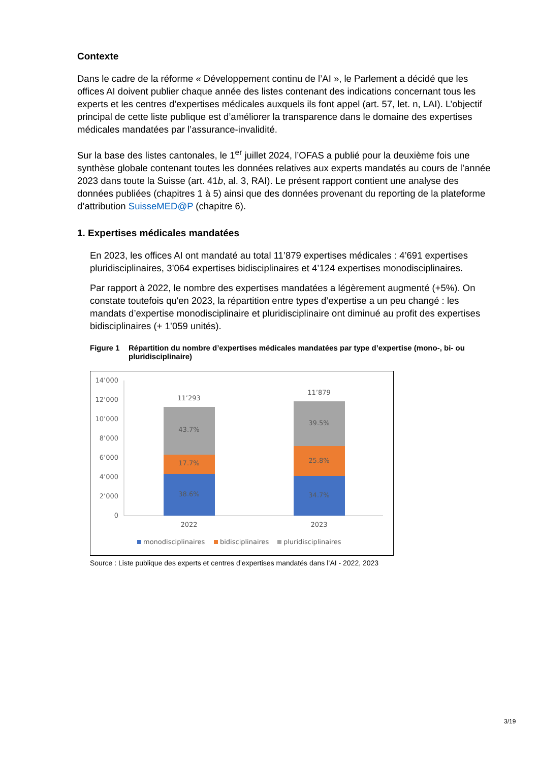Contexte
Dans le cadre de la réforme « Développement continu de l’AI », le Parlement a décidé que les offices AI doivent publier chaque année des listes contenant des indications concernant tous les experts et les centres d’expertises médicales auxquels ils font appel (art. 57, let. n, LAI). L’objectif principal de cette liste publique est d’améliorer la transparence dans le domaine des expertises médicales mandatées par l’assurance-invalidité.
Sur la base des listes cantonales, le 1<sup>er</sup> juillet 2024, l’OFAS a publié pour la deuxième fois une synthèse globale contenant toutes les données relatives aux experts mandatés au cours de l’année 2023 dans toute la Suisse (art. 41b, al. 3, RAI). Le présent rapport contient une analyse des données publiées (chapitres 1 à 5) ainsi que des données provenant du reporting de la plateforme d’attribution SuisseMED@P (chapitre 6).
1. Expertises médicales mandatées
En 2023, les offices AI ont mandaté au total 11’879 expertises médicales : 4’691 expertises pluridisciplinaires, 3’064 expertises bidisciplinaires et 4’124 expertises monodisciplinaires.
Par rapport à 2022, le nombre des expertises mandatées a légèrement augmenté (+5%). On constate toutefois qu'en 2023, la répartition entre types d’expertise a un peu changé : les mandats d’expertise monodisciplinaire et pluridisciplinaire ont diminué au profit des expertises bidisciplinaires (+ 1’059 unités).
Figure 1 Répartition du nombre d’expertises médicales mandatées par type d’expertise (mono-, bi- ou pluridisciplinaire)
14’000
12’000
10’000
8’000
6’000
4’000
2’000
0
11’293
43.7%
17.7%
38.6%
11’879
39.5%
25.8%
34.7%
2022
2023
monodisciplinaires
bidisciplinaires
pluridisciplinaires
Source : Liste publique des experts et centres d’expertises mandatés dans l’AI - 2022, 2023
3/19